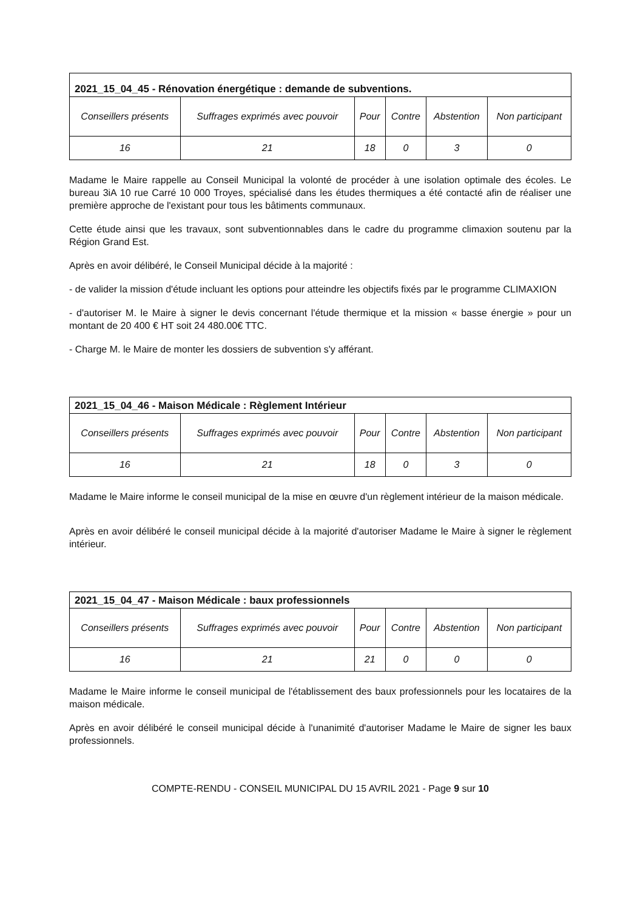| 2021_15_04_45 - Rénovation énergétique : demande de subventions. | | | | | |
| --- | --- | --- | --- | --- | --- |
| Conseillers présents | Suffrages exprimés avec pouvoir | Pour | Contre | Abstention | Non participant |
| 16 | 21 | 18 | 0 | 3 | 0 |
Madame le Maire rappelle au Conseil Municipal la volonté de procéder à une isolation optimale des écoles. Le bureau 3iA 10 rue Carré 10 000 Troyes, spécialisé dans les études thermiques a été contacté afin de réaliser une première approche de l'existant pour tous les bâtiments communaux.
Cette étude ainsi que les travaux, sont subventionnables dans le cadre du programme climaxion soutenu par la Région Grand Est.
Après en avoir délibéré, le Conseil Municipal décide à la majorité :
- de valider la mission d'étude incluant les options pour atteindre les objectifs fixés par le programme CLIMAXION
- d'autoriser M. le Maire à signer le devis concernant l'étude thermique et la mission « basse énergie » pour un montant de 20 400 € HT soit 24 480.00€ TTC.
- Charge M. le Maire de monter les dossiers de subvention s'y afférant.
| 2021_15_04_46 - Maison Médicale : Règlement Intérieur | | | | | |
| --- | --- | --- | --- | --- | --- |
| Conseillers présents | Suffrages exprimés avec pouvoir | Pour | Contre | Abstention | Non participant |
| 16 | 21 | 18 | 0 | 3 | 0 |
Madame le Maire informe le conseil municipal de la mise en œuvre d'un règlement intérieur de la maison médicale.
Après en avoir délibéré le conseil municipal décide à la majorité d'autoriser Madame le Maire à signer le règlement intérieur.
| 2021_15_04_47 - Maison Médicale : baux professionnels | | | | | |
| --- | --- | --- | --- | --- | --- |
| Conseillers présents | Suffrages exprimés avec pouvoir | Pour | Contre | Abstention | Non participant |
| 16 | 21 | 21 | 0 | 0 | 0 |
Madame le Maire informe le conseil municipal de l'établissement des baux professionnels pour les locataires de la maison médicale.
Après en avoir délibéré le conseil municipal décide à l'unanimité d'autoriser Madame le Maire de signer les baux professionnels.
COMPTE-RENDU - CONSEIL MUNICIPAL DU 15 AVRIL 2021 - Page 9 sur 10